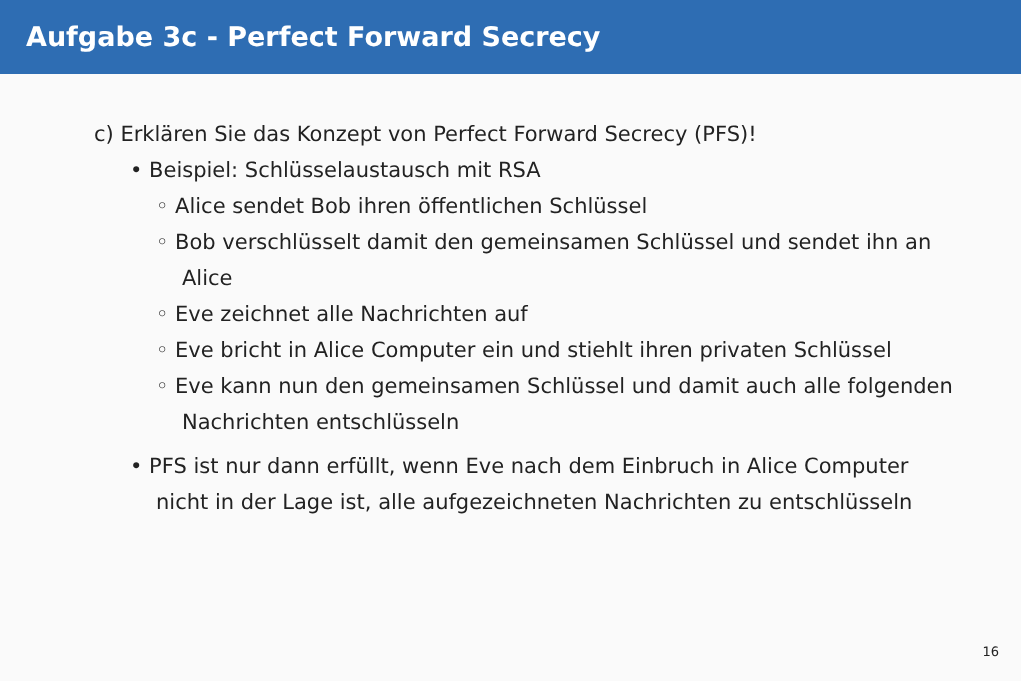Aufgabe 3c - Perfect Forward Secrecy
c) Erklären Sie das Konzept von Perfect Forward Secrecy (PFS)!
• Beispiel: Schlüsselaustausch mit RSA
◦ Alice sendet Bob ihren öffentlichen Schlüssel
◦ Bob verschlüsselt damit den gemeinsamen Schlüssel und sendet ihn an Alice
◦ Eve zeichnet alle Nachrichten auf
◦ Eve bricht in Alice Computer ein und stiehlt ihren privaten Schlüssel
◦ Eve kann nun den gemeinsamen Schlüssel und damit auch alle folgenden Nachrichten entschlüsseln
• PFS ist nur dann erfüllt, wenn Eve nach dem Einbruch in Alice Computer nicht in der Lage ist, alle aufgezeichneten Nachrichten zu entschlüsseln
16